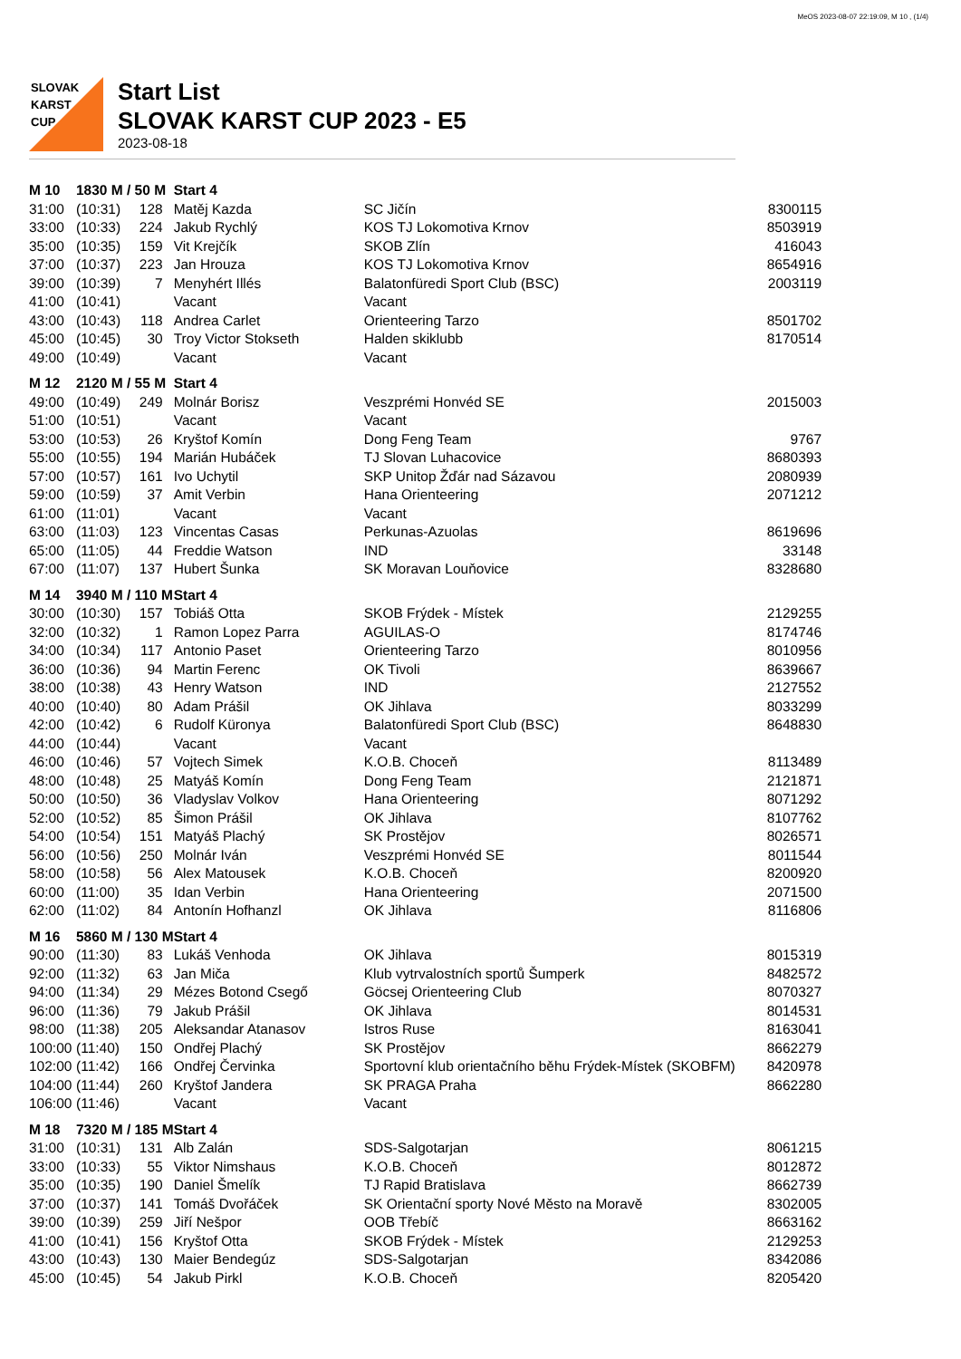MeOS 2023-08-07 22:19:09, M 10 , (1/4)
SLOVAK
KARST
CUP
Start List
SLOVAK KARST CUP 2023 - E5
2023-08-18
| M 10 | 1830 M / 50 M | | Start 4 | | | |
| --- | --- | --- | --- | --- | --- | --- |
| 31:00 | (10:31) | 128 | Matěj Kazda | SC Jičín | 8300115 | |
| 33:00 | (10:33) | 224 | Jakub Rychlý | KOS TJ Lokomotiva Krnov | 8503919 | |
| 35:00 | (10:35) | 159 | Vit Krejčík | SKOB Zlín | 416043 | |
| 37:00 | (10:37) | 223 | Jan Hrouza | KOS TJ Lokomotiva Krnov | 8654916 | |
| 39:00 | (10:39) | 7 | Menyhért Illés | Balatonfüredi Sport Club (BSC) | 2003119 | |
| 41:00 | (10:41) | | Vacant | Vacant | | |
| 43:00 | (10:43) | 118 | Andrea Carlet | Orienteering Tarzo | 8501702 | |
| 45:00 | (10:45) | 30 | Troy Victor Stokseth | Halden skiklubb | 8170514 | |
| 49:00 | (10:49) | | Vacant | Vacant | | |
| M 12 | 2120 M / 55 M | | Start 4 | | | |
| 49:00 | (10:49) | 249 | Molnár Borisz | Veszprémi Honvéd SE | 2015003 | |
| 51:00 | (10:51) | | Vacant | Vacant | | |
| 53:00 | (10:53) | 26 | Kryštof Komín | Dong Feng Team | 9767 | |
| 55:00 | (10:55) | 194 | Marián Hubáček | TJ Slovan Luhacovice | 8680393 | |
| 57:00 | (10:57) | 161 | Ivo Uchytil | SKP Unitop Žďár nad Sázavou | 2080939 | |
| 59:00 | (10:59) | 37 | Amit Verbin | Hana Orienteering | 2071212 | |
| 61:00 | (11:01) | | Vacant | Vacant | | |
| 63:00 | (11:03) | 123 | Vincentas Casas | Perkunas-Azuolas | 8619696 | |
| 65:00 | (11:05) | 44 | Freddie Watson | IND | 33148 | |
| 67:00 | (11:07) | 137 | Hubert Šunka | SK Moravan Louňovice | 8328680 | |
| M 14 | 3940 M / 110 M | | Start 4 | | | |
| 30:00 | (10:30) | 157 | Tobiáš Otta | SKOB Frýdek - Místek | 2129255 | |
| 32:00 | (10:32) | 1 | Ramon Lopez Parra | AGUILAS-O | 8174746 | |
| 34:00 | (10:34) | 117 | Antonio Paset | Orienteering Tarzo | 8010956 | |
| 36:00 | (10:36) | 94 | Martin Ferenc | OK Tivoli | 8639667 | |
| 38:00 | (10:38) | 43 | Henry Watson | IND | 2127552 | |
| 40:00 | (10:40) | 80 | Adam Prášil | OK Jihlava | 8033299 | |
| 42:00 | (10:42) | 6 | Rudolf Küronya | Balatonfüredi Sport Club (BSC) | 8648830 | |
| 44:00 | (10:44) | | Vacant | Vacant | | |
| 46:00 | (10:46) | 57 | Vojtech Simek | K.O.B. Choceň | 8113489 | |
| 48:00 | (10:48) | 25 | Matyáš Komín | Dong Feng Team | 2121871 | |
| 50:00 | (10:50) | 36 | Vladyslav Volkov | Hana Orienteering | 8071292 | |
| 52:00 | (10:52) | 85 | Šimon Prášil | OK Jihlava | 8107762 | |
| 54:00 | (10:54) | 151 | Matyáš Plachý | SK Prostějov | 8026571 | |
| 56:00 | (10:56) | 250 | Molnár Iván | Veszprémi Honvéd SE | 8011544 | |
| 58:00 | (10:58) | 56 | Alex Matousek | K.O.B. Choceň | 8200920 | |
| 60:00 | (11:00) | 35 | Idan Verbin | Hana Orienteering | 2071500 | |
| 62:00 | (11:02) | 84 | Antonín Hofhanzl | OK Jihlava | 8116806 | |
| M 16 | 5860 M / 130 M | | Start 4 | | | |
| 90:00 | (11:30) | 83 | Lukáš Venhoda | OK Jihlava | 8015319 | |
| 92:00 | (11:32) | 63 | Jan Miča | Klub vytrvalostních sportů Šumperk | 8482572 | |
| 94:00 | (11:34) | 29 | Mézes Botond Csegő | Göcsej Orienteering Club | 8070327 | |
| 96:00 | (11:36) | 79 | Jakub Prášil | OK Jihlava | 8014531 | |
| 98:00 | (11:38) | 205 | Aleksandar Atanasov | Istros Ruse | 8163041 | |
| 100:00 | (11:40) | 150 | Ondřej Plachý | SK Prostějov | 8662279 | |
| 102:00 | (11:42) | 166 | Ondřej Červinka | Sportovní klub orientačního běhu Frýdek-Místek (SKOBFM) | 8420978 | |
| 104:00 | (11:44) | 260 | Kryštof Jandera | SK PRAGA Praha | 8662280 | |
| 106:00 | (11:46) | | Vacant | Vacant | | |
| M 18 | 7320 M / 185 M | | Start 4 | | | |
| 31:00 | (10:31) | 131 | Alb Zalán | SDS-Salgotarjan | 8061215 | |
| 33:00 | (10:33) | 55 | Viktor Nimshaus | K.O.B. Choceň | 8012872 | |
| 35:00 | (10:35) | 190 | Daniel Šmelík | TJ Rapid Bratislava | 8662739 | |
| 37:00 | (10:37) | 141 | Tomáš Dvořáček | SK Orientační sporty Nové Město na Moravě | 8302005 | |
| 39:00 | (10:39) | 259 | Jiří Nešpor | OOB Třebíč | 8663162 | |
| 41:00 | (10:41) | 156 | Kryštof Otta | SKOB Frýdek - Místek | 2129253 | |
| 43:00 | (10:43) | 130 | Maier Bendegúz | SDS-Salgotarjan | 8342086 | |
| 45:00 | (10:45) | 54 | Jakub Pirkl | K.O.B. Choceň | 8205420 | |